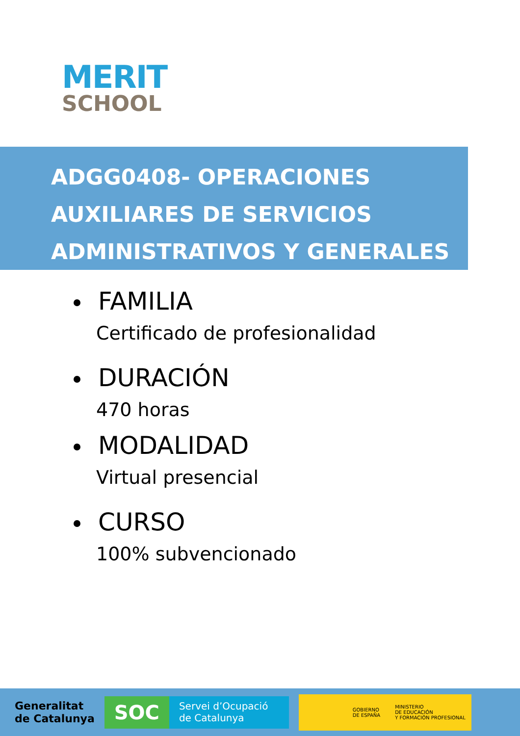MERIT
SCHOOL
ADGG0408- OPERACIONES
AUXILIARES DE SERVICIOS
ADMINISTRATIVOS Y GENERALES
FAMILIA
Certificado de profesionalidad
DURACIÓN
470 horas
MODALIDAD
Virtual presencial
CURSO
100% subvencionado
Generalitat
de Catalunya
SOC Servei d’Ocupació
de Catalunya
GOBIERNO
DE ESPAÑA
MINISTERIO
DE EDUCACIÓN
Y FORMACIÓN PROFESIONAL